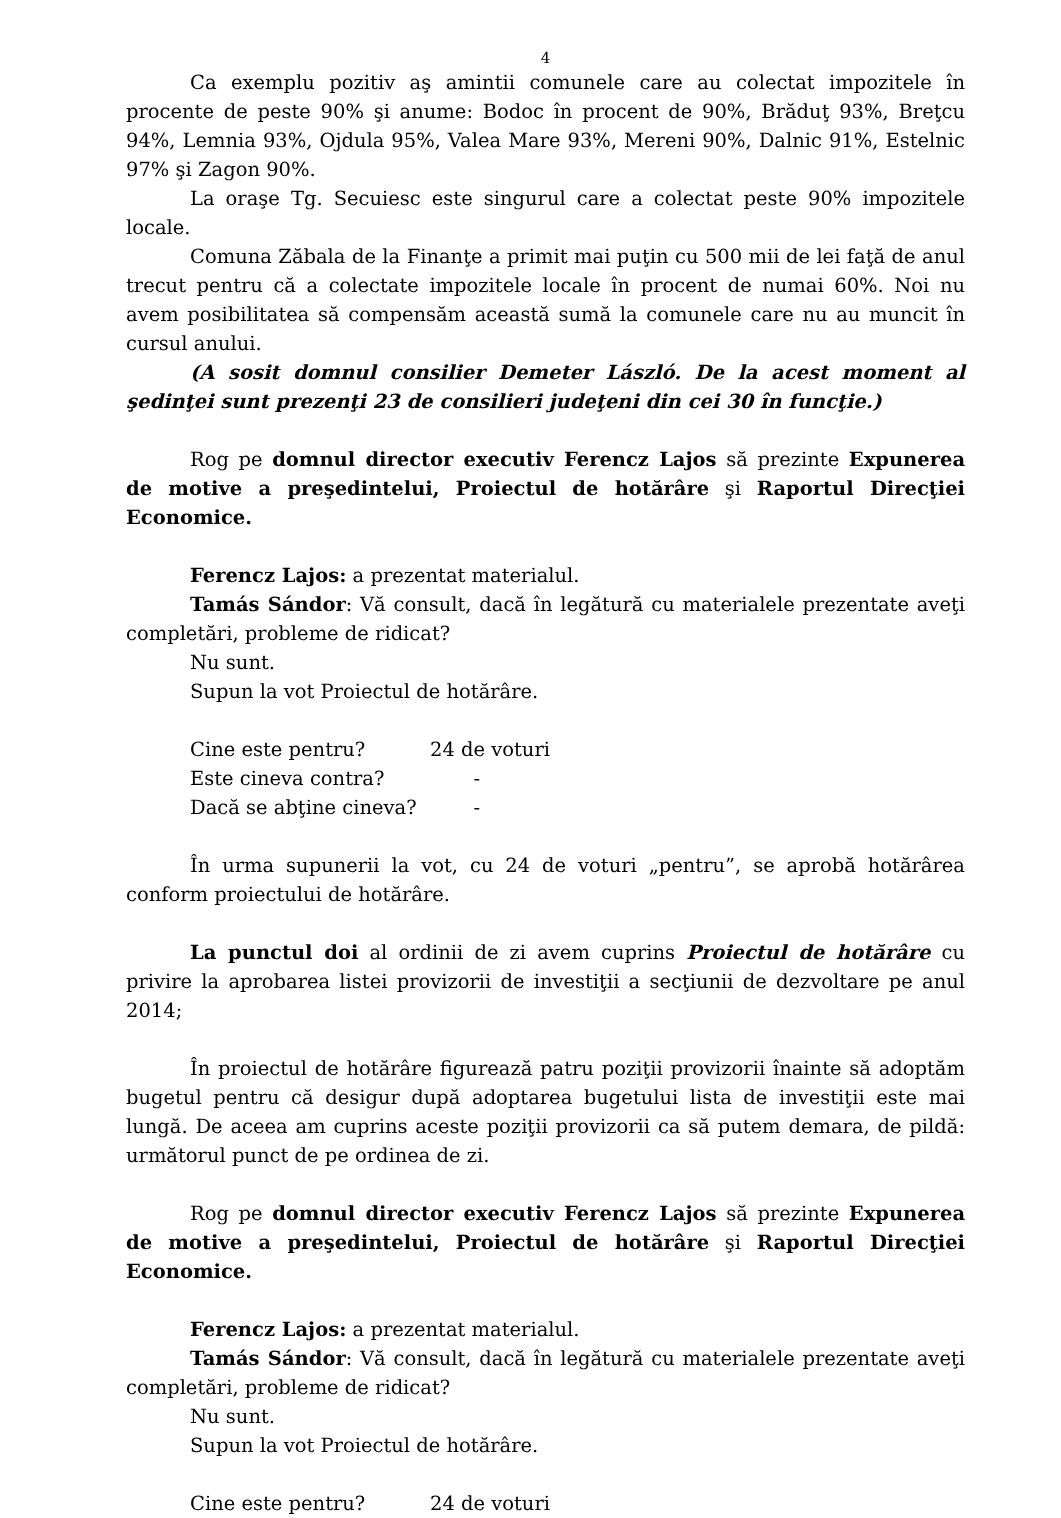4
Ca exemplu pozitiv aş amintii comunele care au colectat impozitele în procente de peste 90% şi anume: Bodoc în procent de 90%, Brăduţ 93%, Breţcu 94%, Lemnia 93%, Ojdula 95%, Valea Mare 93%, Mereni 90%, Dalnic 91%, Estelnic 97% şi Zagon 90%.
La oraşe Tg. Secuiesc este singurul care a colectat peste 90% impozitele locale.
Comuna Zăbala de la Finanţe a primit mai puţin cu 500 mii de lei faţă de anul trecut pentru că a colectate impozitele locale în procent de numai 60%. Noi nu avem posibilitatea să compensăm această sumă la comunele care nu au muncit în cursul anului.
(A sosit domnul consilier Demeter László. De la acest moment al şedinţei sunt prezenţi 23 de consilieri judeţeni din cei 30 în funcţie.)
Rog pe domnul director executiv Ferencz Lajos să prezinte Expunerea de motive a preşedintelui, Proiectul de hotărâre şi Raportul Direcţiei Economice.
Ferencz Lajos: a prezentat materialul.
Tamás Sándor: Vă consult, dacă în legătură cu materialele prezentate aveţi completări, probleme de ridicat?
Nu sunt.
Supun la vot Proiectul de hotărâre.
Cine este pentru? 24 de voturi
Este cineva contra? -
Dacă se abţine cineva? -
În urma supunerii la vot, cu 24 de voturi „pentru”, se aprobă hotărârea conform proiectului de hotărâre.
La punctul doi al ordinii de zi avem cuprins Proiectul de hotărâre cu privire la aprobarea listei provizorii de investiţii a secţiunii de dezvoltare pe anul 2014;
În proiectul de hotărâre figurează patru poziţii provizorii înainte să adoptăm bugetul pentru că desigur după adoptarea bugetului lista de investiţii este mai lungă. De aceea am cuprins aceste poziţii provizorii ca să putem demara, de pildă: următorul punct de pe ordinea de zi.
Rog pe domnul director executiv Ferencz Lajos să prezinte Expunerea de motive a preşedintelui, Proiectul de hotărâre şi Raportul Direcţiei Economice.
Ferencz Lajos: a prezentat materialul.
Tamás Sándor: Vă consult, dacă în legătură cu materialele prezentate aveţi completări, probleme de ridicat?
Nu sunt.
Supun la vot Proiectul de hotărâre.
Cine este pentru? 24 de voturi